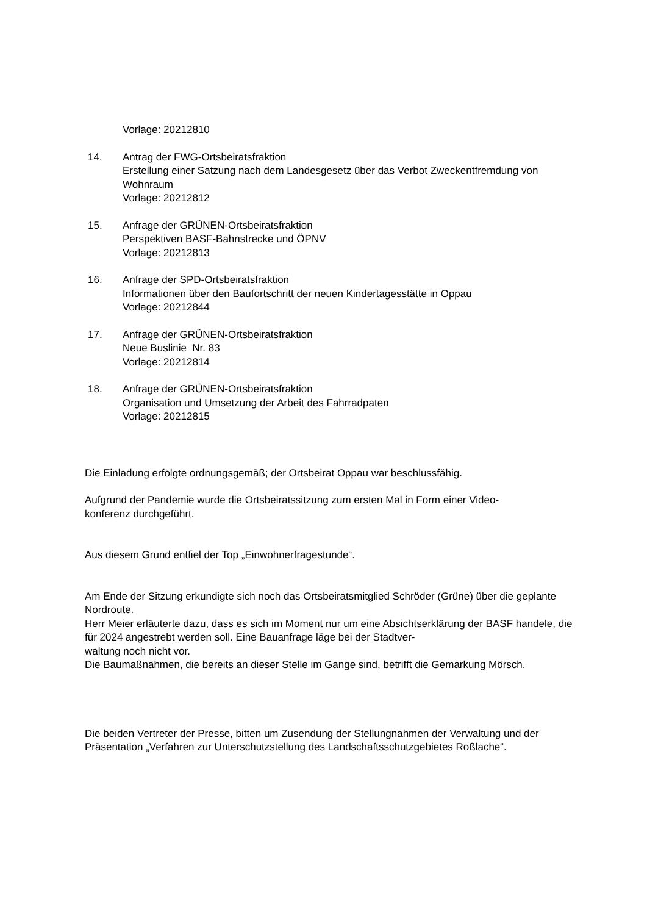Vorlage: 20212810
14. Antrag der FWG-Ortsbeiratsfraktion
Erstellung einer Satzung nach dem Landesgesetz über das Verbot Zweckentfremdung von Wohnraum
Vorlage: 20212812
15. Anfrage der GRÜNEN-Ortsbeiratsfraktion
Perspektiven BASF-Bahnstrecke und ÖPNV
Vorlage: 20212813
16. Anfrage der SPD-Ortsbeiratsfraktion
Informationen über den Baufortschritt der neuen Kindertagesstätte in Oppau
Vorlage: 20212844
17. Anfrage der GRÜNEN-Ortsbeiratsfraktion
Neue Buslinie Nr. 83
Vorlage: 20212814
18. Anfrage der GRÜNEN-Ortsbeiratsfraktion
Organisation und Umsetzung der Arbeit des Fahrradpaten
Vorlage: 20212815
Die Einladung erfolgte ordnungsgemäß; der Ortsbeirat Oppau war beschlussfähig.
Aufgrund der Pandemie wurde die Ortsbeiratssitzung zum ersten Mal in Form einer Video-
konferenz durchgeführt.
Aus diesem Grund entfiel der Top „Einwohnerfragestunde“.
Am Ende der Sitzung erkundigte sich noch das Ortsbeiratsmitglied Schröder (Grüne) über die geplante Nordroute.
Herr Meier erläuterte dazu, dass es sich im Moment nur um eine Absichtserklärung der BASF handele, die für 2024 angestrebt werden soll. Eine Bauanfrage läge bei der Stadtver-
waltung noch nicht vor.
Die Baumaßnahmen, die bereits an dieser Stelle im Gange sind, betrifft die Gemarkung Mörsch.
Die beiden Vertreter der Presse, bitten um Zusendung der Stellungnahmen der Verwaltung und der Präsentation „Verfahren zur Unterschutzstellung des Landschaftsschutzgebietes Roßlache“.